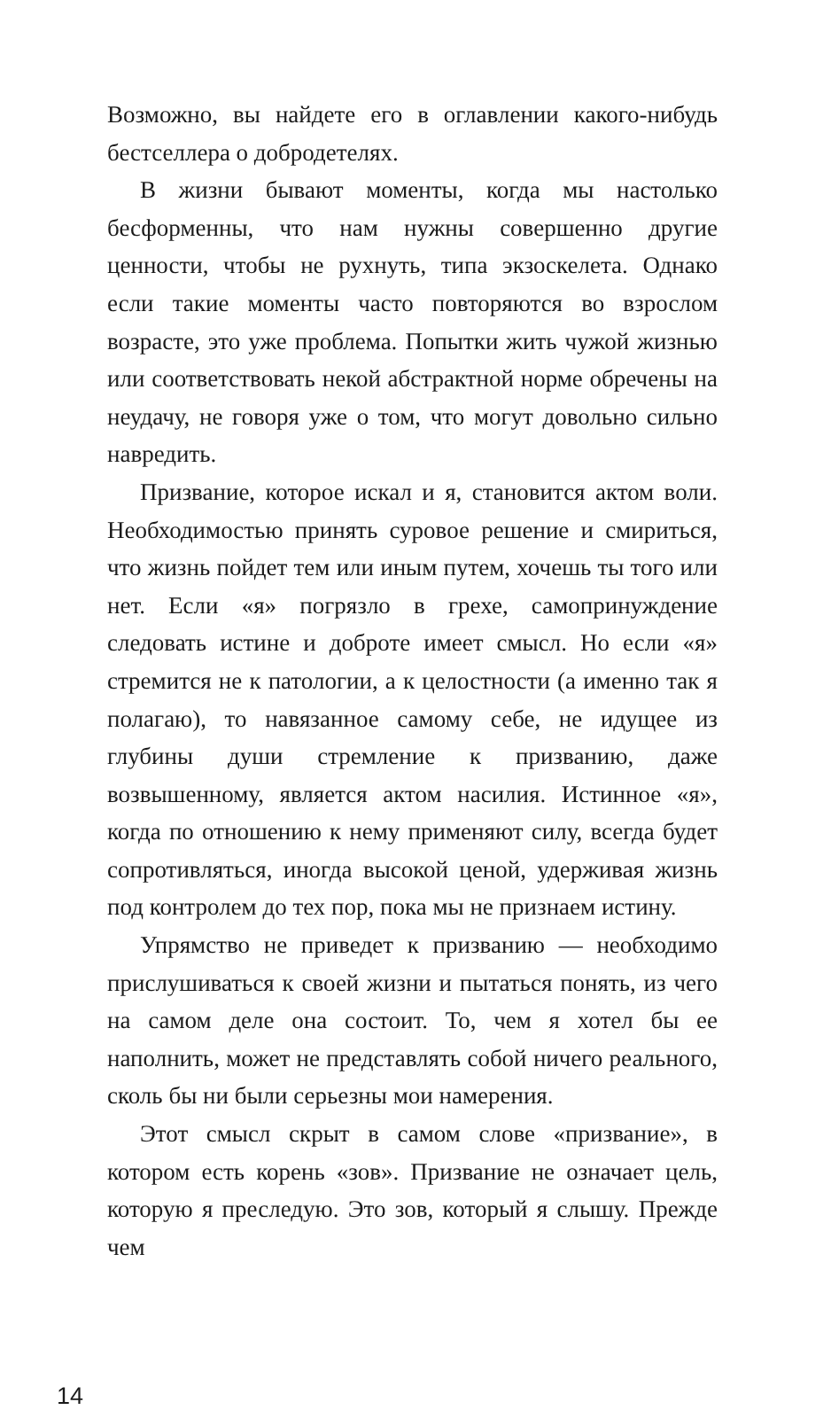Возможно, вы найдете его в оглавлении какого-нибудь бестселлера о добродетелях.
В жизни бывают моменты, когда мы настолько бесформенны, что нам нужны совершенно другие ценности, чтобы не рухнуть, типа экзоскелета. Однако если такие моменты часто повторяются во взрослом возрасте, это уже проблема. Попытки жить чужой жизнью или соответствовать некой абстрактной норме обречены на неудачу, не говоря уже о том, что могут довольно сильно навредить.
Призвание, которое искал и я, становится актом воли. Необходимостью принять суровое решение и смириться, что жизнь пойдет тем или иным путем, хочешь ты того или нет. Если «я» погрязло в грехе, самопринуждение следовать истине и доброте имеет смысл. Но если «я» стремится не к патологии, а к целостности (а именно так я полагаю), то навязанное самому себе, не идущее из глубины души стремление к призванию, даже возвышенному, является актом насилия. Истинное «я», когда по отношению к нему применяют силу, всегда будет сопротивляться, иногда высокой ценой, удерживая жизнь под контролем до тех пор, пока мы не признаем истину.
Упрямство не приведет к призванию — необходимо прислушиваться к своей жизни и пытаться понять, из чего на самом деле она состоит. То, чем я хотел бы ее наполнить, может не представлять собой ничего реального, сколь бы ни были серьезны мои намерения.
Этот смысл скрыт в самом слове «призвание», в котором есть корень «зов». Призвание не означает цель, которую я преследую. Это зов, который я слышу. Прежде чем
14